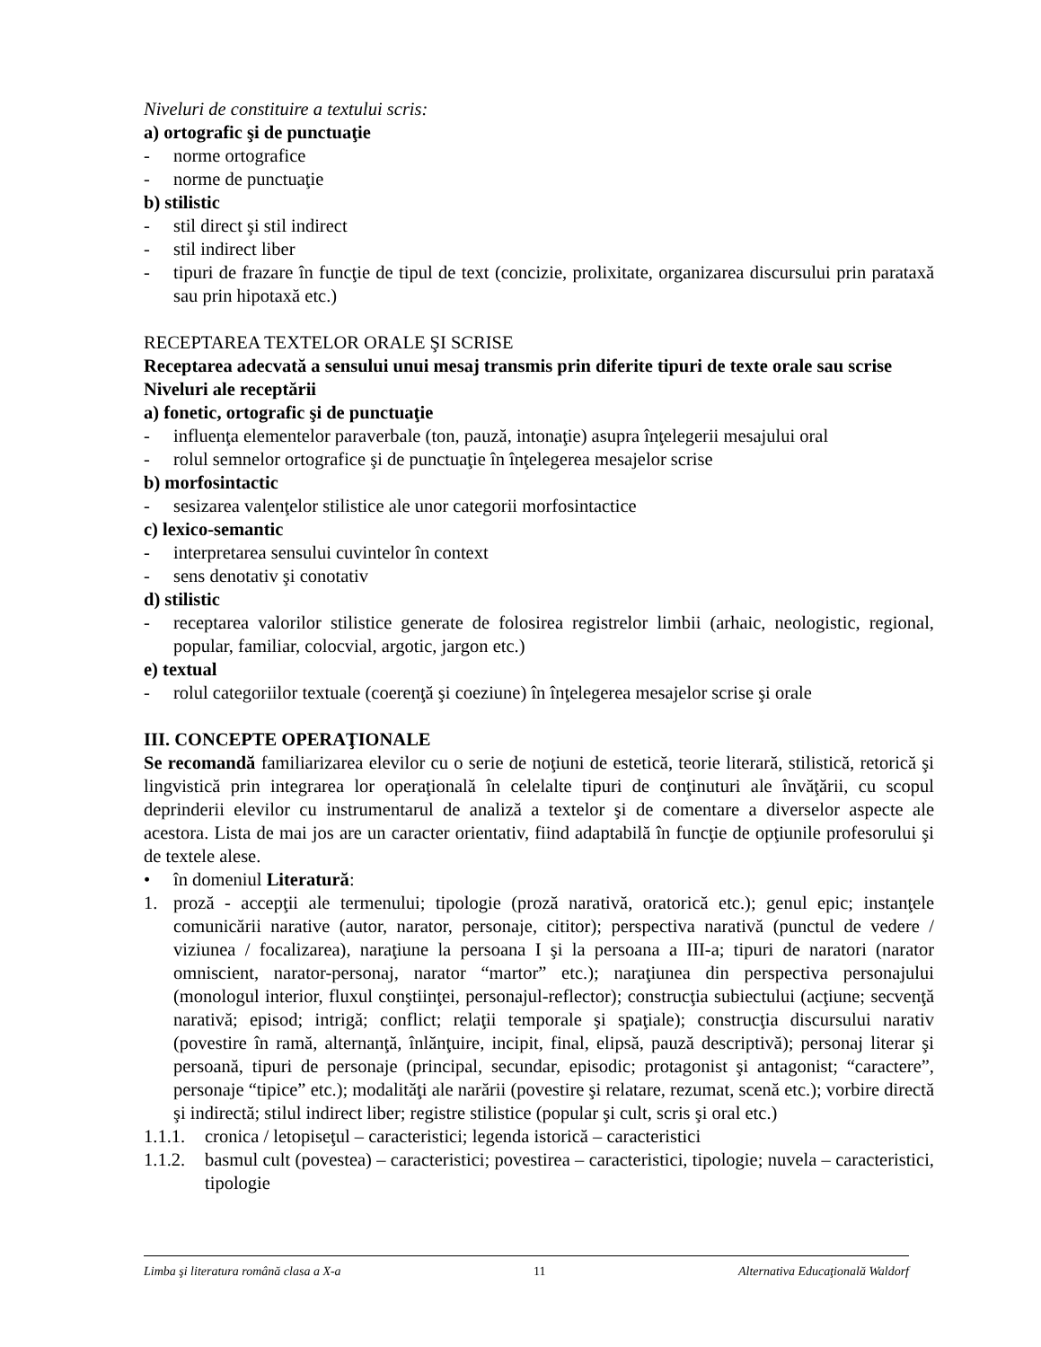Niveluri de constituire a textului scris:
a) ortografic şi de punctuaţie
- norme ortografice
- norme de punctuaţie
b) stilistic
- stil direct şi stil indirect
- stil indirect liber
- tipuri de frazare în funcţie de tipul de text (concizie, prolixitate, organizarea discursului prin parataxă sau prin hipotaxă etc.)
RECEPTAREA TEXTELOR ORALE ŞI SCRISE
Receptarea adecvată a sensului unui mesaj transmis prin diferite tipuri de texte orale sau scrise
Niveluri ale receptării
a) fonetic, ortografic şi de punctuaţie
- influenţa elementelor paraverbale (ton, pauză, intonaţie) asupra înţelegerii mesajului oral
- rolul semnelor ortografice şi de punctuaţie în înţelegerea mesajelor scrise
b) morfosintactic
- sesizarea valenţelor stilistice ale unor categorii morfosintactice
c) lexico-semantic
- interpretarea sensului cuvintelor în context
- sens denotativ şi conotativ
d) stilistic
- receptarea valorilor stilistice generate de folosirea registrelor limbii (arhaic, neologistic, regional, popular, familiar, colocvial, argotic, jargon etc.)
e) textual
- rolul categoriilor textuale (coerenţă şi coeziune) în înţelegerea mesajelor scrise şi orale
III. CONCEPTE OPERAŢIONALE
Se recomandă familiarizarea elevilor cu o serie de noţiuni de estetică, teorie literară, stilistică, retorică şi lingvistică prin integrarea lor operaţională în celelalte tipuri de conţinuturi ale învăţării, cu scopul deprinderii elevilor cu instrumentarul de analiză a textelor şi de comentare a diverselor aspecte ale acestora. Lista de mai jos are un caracter orientativ, fiind adaptabilă în funcţie de opţiunile profesorului şi de textele alese.
• în domeniul Literatură:
1. proză - accepţii ale termenului; tipologie (proză narativă, oratorică etc.); genul epic; instanţele comunicării narative (autor, narator, personaje, cititor); perspectiva narativă (punctul de vedere / viziunea / focalizarea), naraţiune la persoana I şi la persoana a III-a; tipuri de naratori (narator omniscient, narator-personaj, narator “martor” etc.); naraţiunea din perspectiva personajului (monologul interior, fluxul conştiinţei, personajul-reflector); construcţia subiectului (acţiune; secvenţă narativă; episod; intrigă; conflict; relaţii temporale şi spaţiale); construcţia discursului narativ (povestire în ramă, alternanţă, înlănţuire, incipit, final, elipsă, pauză descriptivă); personaj literar şi persoană, tipuri de personaje (principal, secundar, episodic; protagonist şi antagonist; “caractere”, personaje “tipice” etc.); modalităţi ale narării (povestire şi relatare, rezumat, scenă etc.); vorbire directă şi indirectă; stilul indirect liber; registre stilistice (popular şi cult, scris şi oral etc.)
1.1.1. cronica / letopiseţul – caracteristici; legenda istorică – caracteristici
1.1.2. basmul cult (povestea) – caracteristici; povestirea – caracteristici, tipologie; nuvela – caracteristici, tipologie
Limba şi literatura română clasa a X-a 11 Alternativa Educaţională Waldorf